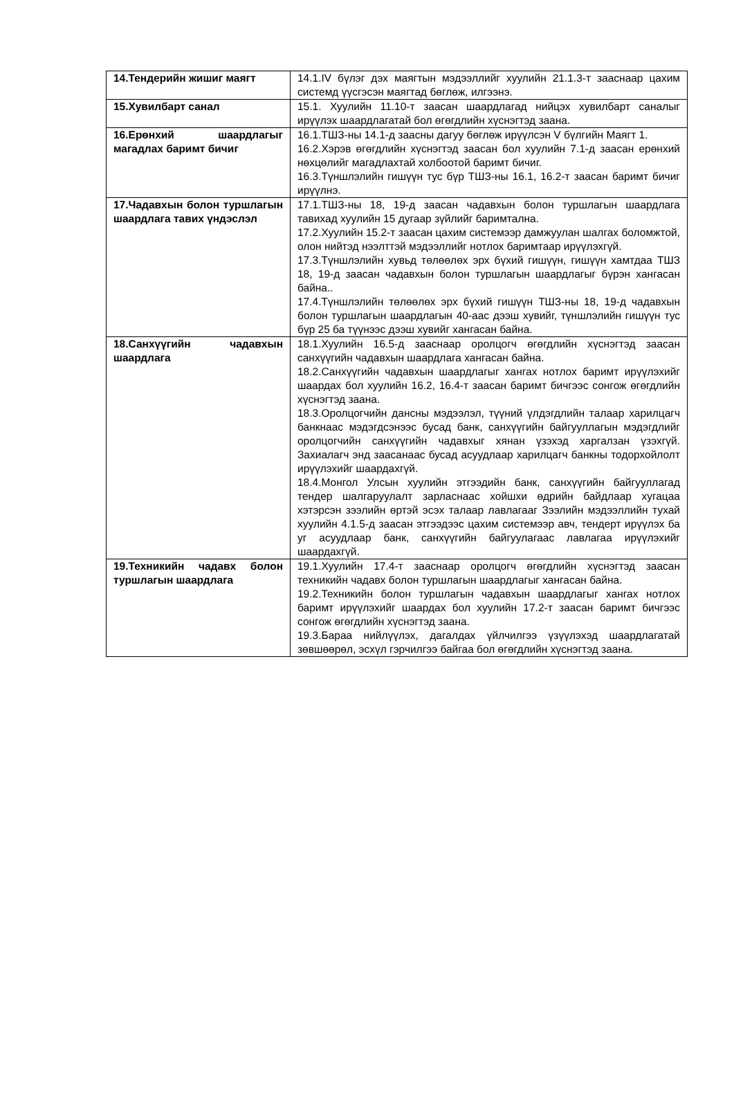| 14.Тендерийн жишиг маягт | 14.1.IV бүлэг дэх маягтын мэдээллийг хуулийн 21.1.3-т зааснаар цахим системд үүсгэсэн маягтад бөглөж, илгээнэ. |
| 15.Хувилбарт санал | 15.1. Хуулийн 11.10-т заасан шаардлагад нийцэх хувилбарт саналыг ирүүлэх шаардлагатай бол өгөгдлийн хүснэгтэд заана. |
| 16.Ерөнхий шаардлагыг магадлах баримт бичиг | 16.1.ТШЗ-ны 14.1-д заасны дагуу бөглөж ирүүлсэн V бүлгийн Маягт 1. 16.2.Хэрэв өгөгдлийн хүснэгтэд заасан бол хуулийн 7.1-д заасан ерөнхий нөхцөлийг магадлахтай холбоотой баримт бичиг. 16.3.Түншлэлийн гишүүн тус бүр ТШЗ-ны 16.1, 16.2-т заасан баримт бичиг ирүүлнэ. |
| 17.Чадавхын болон туршлагын шаардлага тавих үндэслэл | 17.1.ТШЗ-ны 18, 19-д заасан чадавхын болон туршлагын шаардлага тавихад хуулийн 15 дугаар зүйлийг баримтална. 17.2.Хуулийн 15.2-т заасан цахим системээр дамжуулан шалгах боломжтой, олон нийтэд нээлттэй мэдээллийг нотлох баримтаар ирүүлэхгүй. 17.3.Түншлэлийн хувьд төлөөлөх эрх бүхий гишүүн, гишүүн хамтдаа ТШЗ 18, 19-д заасан чадавхын болон туршлагын шаардлагыг бүрэн хангасан байна.. 17.4.Түншлэлийн төлөөлөх эрх бүхий гишүүн ТШЗ-ны 18, 19-д чадавхын болон туршлагын шаардлагын 40-аас дээш хувийг, түншлэлийн гишүүн тус бүр 25 ба түүнээс дээш хувийг хангасан байна. |
| 18.Санхүүгийн чадавхын шаардлага | 18.1.Хуулийн 16.5-д зааснаар оролцогч өгөгдлийн хүснэгтэд заасан санхүүгийн чадавхын шаардлага хангасан байна. 18.2.Санхүүгийн чадавхын шаардлагыг хангах нотлох баримт ирүүлэхийг шаардах бол хуулийн 16.2, 16.4-т заасан баримт бичгээс сонгож өгөгдлийн хүснэгтэд заана. 18.3.Оролцогчийн дансны мэдээлэл, түүний үлдэгдлийн талаар харилцагч банкнаас мэдэгдсэнээс бусад банк, санхүүгийн байгууллагын мэдэгдлийг оролцогчийн санхүүгийн чадавхыг хянан үзэхэд харгалзан үзэхгүй. Захиалагч энд заасанаас бусад асуудлаар харилцагч банкны тодорхойлолт ирүүлэхийг шаардахгүй. 18.4.Монгол Улсын хуулийн этгээдийн банк, санхүүгийн байгууллагад тендер шалгаруулалт зарласнаас хойшхи өдрийн байдлаар хугацаа хэтэрсэн зээлийн өртэй эсэх талаар лавлагааг Зээлийн мэдээллийн тухай хуулийн 4.1.5-д заасан этгээдээс цахим системээр авч, тендерт ирүүлэх ба уг асуудлаар банк, санхүүгийн байгуулагаас лавлагаа ирүүлэхийг шаардахгүй. |
| 19.Техникийн чадавх болон туршлагын шаардлага | 19.1.Хуулийн 17.4-т зааснаар оролцогч өгөгдлийн хүснэгтэд заасан техникийн чадавх болон туршлагын шаардлагыг хангасан байна. 19.2.Техникийн болон туршлагын чадавхын шаардлагыг хангах нотлох баримт ирүүлэхийг шаардах бол хуулийн 17.2-т заасан баримт бичгээс сонгож өгөгдлийн хүснэгтэд заана. 19.3.Бараа нийлүүлэх, дагалдах үйлчилгээ үзүүлэхэд шаардлагатай зөвшөөрөл, эсхүл гэрчилгээ байгаа бол өгөгдлийн хүснэгтэд заана. |